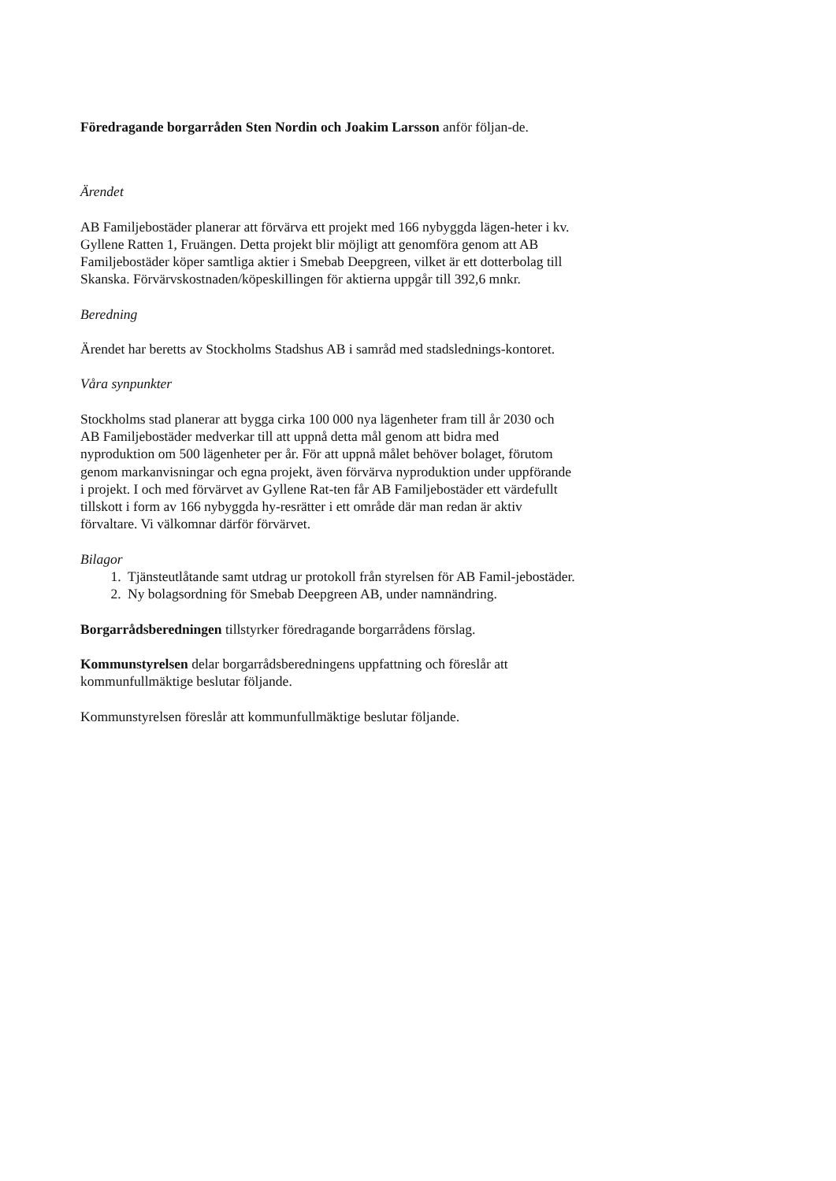Föredragande borgarråden Sten Nordin och Joakim Larsson anför följan-de.
Ärendet
AB Familjebostäder planerar att förvärva ett projekt med 166 nybyggda lägen-heter i kv. Gyllene Ratten 1, Fruängen. Detta projekt blir möjligt att genomföra genom att AB Familjebostäder köper samtliga aktier i Smebab Deepgreen, vilket är ett dotterbolag till Skanska. Förvärvskostnaden/köpeskillingen för aktierna uppgår till 392,6 mnkr.
Beredning
Ärendet har beretts av Stockholms Stadshus AB i samråd med stadslednings-kontoret.
Våra synpunkter
Stockholms stad planerar att bygga cirka 100 000 nya lägenheter fram till år 2030 och AB Familjebostäder medverkar till att uppnå detta mål genom att bidra med nyproduktion om 500 lägenheter per år. För att uppnå målet behöver bolaget, förutom genom markanvisningar och egna projekt, även förvärva nyproduktion under uppförande i projekt. I och med förvärvet av Gyllene Rat-ten får AB Familjebostäder ett värdefullt tillskott i form av 166 nybyggda hy-resrätter i ett område där man redan är aktiv förvaltare. Vi välkomnar därför förvärvet.
Bilagor
1. Tjänsteutlåtande samt utdrag ur protokoll från styrelsen för AB Famil-jebostäder.
2. Ny bolagsordning för Smebab Deepgreen AB, under namnändring.
Borgarrådsberedningen tillstyrker föredragande borgarrådens förslag.
Kommunstyrelsen delar borgarrådsberedningens uppfattning och föreslår att kommunfullmäktige beslutar följande.
Kommunstyrelsen föreslår att kommunfullmäktige beslutar följande.